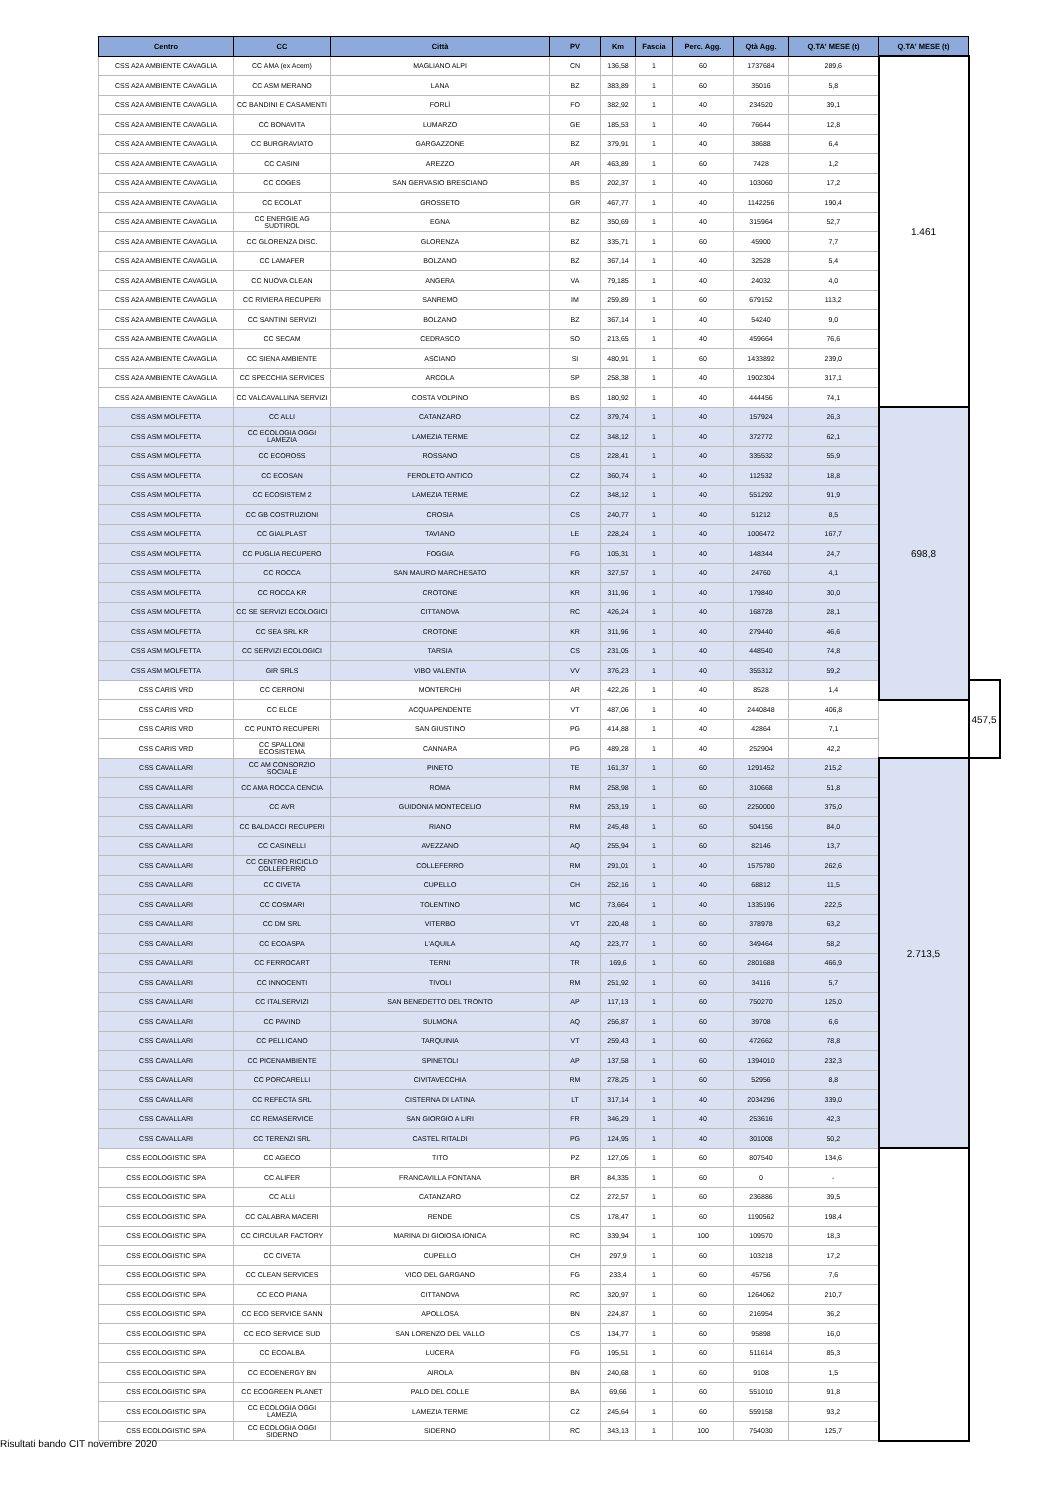| Centro | CC | Città | PV | Km | Fascia | Perc. Agg. | Qtà Agg. | Q.TA' MESE (t) | Q.TA' MESE (t) | |
| --- | --- | --- | --- | --- | --- | --- | --- | --- | --- | --- |
| CSS A2A AMBIENTE CAVAGLIA | CC AMA (ex Acem) | MAGLIANO ALPI | CN | 136,58 | 1 | 60 | 1737684 | 289,6 | 1.461 | |
| CSS A2A AMBIENTE CAVAGLIA | CC ASM MERANO | LANA | BZ | 383,89 | 1 | 60 | 35016 | 5,8 | | |
| CSS A2A AMBIENTE CAVAGLIA | CC BANDINI E CASAMENTI | FORLÌ | FO | 382,92 | 1 | 40 | 234520 | 39,1 | | |
| CSS A2A AMBIENTE CAVAGLIA | CC BONAVITA | LUMARZO | GE | 185,53 | 1 | 40 | 76644 | 12,8 | | |
| CSS A2A AMBIENTE CAVAGLIA | CC BURGRAVIATO | GARGAZZONE | BZ | 379,91 | 1 | 40 | 38688 | 6,4 | | |
| CSS A2A AMBIENTE CAVAGLIA | CC CASINI | AREZZO | AR | 463,89 | 1 | 60 | 7428 | 1,2 | | |
| CSS A2A AMBIENTE CAVAGLIA | CC COGES | SAN GERVASIO BRESCIANO | BS | 202,37 | 1 | 40 | 103060 | 17,2 | | |
| CSS A2A AMBIENTE CAVAGLIA | CC ECOLAT | GROSSETO | GR | 467,77 | 1 | 40 | 1142256 | 190,4 | | |
| CSS A2A AMBIENTE CAVAGLIA | CC ENERGIE AG SUDTIROL | EGNA | BZ | 350,69 | 1 | 40 | 315964 | 52,7 | | |
| CSS A2A AMBIENTE CAVAGLIA | CC GLORENZA DISC. | GLORENZA | BZ | 335,71 | 1 | 60 | 45900 | 7,7 | | |
| CSS A2A AMBIENTE CAVAGLIA | CC LAMAFER | BOLZANO | BZ | 367,14 | 1 | 40 | 32528 | 5,4 | | |
| CSS A2A AMBIENTE CAVAGLIA | CC NUOVA CLEAN | ANGERA | VA | 79,185 | 1 | 40 | 24032 | 4,0 | | |
| CSS A2A AMBIENTE CAVAGLIA | CC RIVIERA RECUPERI | SANREMO | IM | 259,89 | 1 | 60 | 679152 | 113,2 | | |
| CSS A2A AMBIENTE CAVAGLIA | CC SANTINI SERVIZI | BOLZANO | BZ | 367,14 | 1 | 40 | 54240 | 9,0 | | |
| CSS A2A AMBIENTE CAVAGLIA | CC SECAM | CEDRASCO | SO | 213,65 | 1 | 40 | 459664 | 76,6 | | |
| CSS A2A AMBIENTE CAVAGLIA | CC SIENA AMBIENTE | ASCIANO | SI | 480,91 | 1 | 60 | 1433892 | 239,0 | | |
| CSS A2A AMBIENTE CAVAGLIA | CC SPECCHIA SERVICES | ARCOLA | SP | 258,38 | 1 | 40 | 1902304 | 317,1 | | |
| CSS A2A AMBIENTE CAVAGLIA | CC VALCAVALLINA SERVIZI | COSTA VOLPINO | BS | 180,92 | 1 | 40 | 444456 | 74,1 | | |
| CSS ASM MOLFETTA | CC ALLI | CATANZARO | CZ | 379,74 | 1 | 40 | 157924 | 26,3 | 698,8 | |
| CSS ASM MOLFETTA | CC ECOLOGIA OGGI LAMEZIA | LAMEZIA TERME | CZ | 348,12 | 1 | 40 | 372772 | 62,1 | | |
| CSS ASM MOLFETTA | CC ECOROSS | ROSSANO | CS | 228,41 | 1 | 40 | 335532 | 55,9 | | |
| CSS ASM MOLFETTA | CC ECOSAN | FEROLETO ANTICO | CZ | 360,74 | 1 | 40 | 112532 | 18,8 | | |
| CSS ASM MOLFETTA | CC ECOSISTEM 2 | LAMEZIA TERME | CZ | 348,12 | 1 | 40 | 551292 | 91,9 | | |
| CSS ASM MOLFETTA | CC GB COSTRUZIONI | CROSIA | CS | 240,77 | 1 | 40 | 51212 | 8,5 | | |
| CSS ASM MOLFETTA | CC GIALPLAST | TAVIANO | LE | 228,24 | 1 | 40 | 1006472 | 167,7 | | |
| CSS ASM MOLFETTA | CC PUGLIA RECUPERO | FOGGIA | FG | 105,31 | 1 | 40 | 148344 | 24,7 | | |
| CSS ASM MOLFETTA | CC ROCCA | SAN MAURO MARCHESATO | KR | 327,57 | 1 | 40 | 24760 | 4,1 | | |
| CSS ASM MOLFETTA | CC ROCCA KR | CROTONE | KR | 311,96 | 1 | 40 | 179840 | 30,0 | | |
| CSS ASM MOLFETTA | CC SE SERVIZI ECOLOGICI | CITTANOVA | RC | 426,24 | 1 | 40 | 168728 | 28,1 | | |
| CSS ASM MOLFETTA | CC SEA SRL KR | CROTONE | KR | 311,96 | 1 | 40 | 279440 | 46,6 | | |
| CSS ASM MOLFETTA | CC SERVIZI ECOLOGICI | TARSIA | CS | 231,05 | 1 | 40 | 448540 | 74,8 | | |
| CSS ASM MOLFETTA | GIR SRLS | VIBO VALENTIA | VV | 376,23 | 1 | 40 | 355312 | 59,2 | | |
| CSS CARIS VRD | CC CERRONI | MONTERCHI | AR | 422,26 | 1 | 40 | 8528 | 1,4 | | 457,5 |
| CSS CARIS VRD | CC ELCE | ACQUAPENDENTE | VT | 487,06 | 1 | 40 | 2440848 | 406,8 | | |
| CSS CARIS VRD | CC PUNTO RECUPERI | SAN GIUSTINO | PG | 414,88 | 1 | 40 | 42864 | 7,1 | | |
| CSS CARIS VRD | CC SPALLONI ECOSISTEMA | CANNARA | PG | 489,28 | 1 | 40 | 252904 | 42,2 | | |
| CSS CAVALLARI | CC AM CONSORZIO SOCIALE | PINETO | TE | 161,37 | 1 | 60 | 1291452 | 215,2 | 2.713,5 | |
| CSS CAVALLARI | CC AMA ROCCA CENCIA | ROMA | RM | 258,98 | 1 | 60 | 310668 | 51,8 | | |
| CSS CAVALLARI | CC AVR | GUIDONIA MONTECELIO | RM | 253,19 | 1 | 60 | 2250000 | 375,0 | | |
| CSS CAVALLARI | CC BALDACCI RECUPERI | RIANO | RM | 245,48 | 1 | 60 | 504156 | 84,0 | | |
| CSS CAVALLARI | CC CASINELLI | AVEZZANO | AQ | 255,94 | 1 | 60 | 82146 | 13,7 | | |
| CSS CAVALLARI | CC CENTRO RICICLO COLLEFERRO | COLLEFERRO | RM | 291,01 | 1 | 40 | 1575780 | 262,6 | | |
| CSS CAVALLARI | CC CIVETA | CUPELLO | CH | 252,16 | 1 | 40 | 68812 | 11,5 | | |
| CSS CAVALLARI | CC COSMARI | TOLENTINO | MC | 73,664 | 1 | 40 | 1335196 | 222,5 | | |
| CSS CAVALLARI | CC DM SRL | VITERBO | VT | 220,48 | 1 | 60 | 378978 | 63,2 | | |
| CSS CAVALLARI | CC ECOASPA | L'AQUILA | AQ | 223,77 | 1 | 60 | 349464 | 58,2 | | |
| CSS CAVALLARI | CC FERROCART | TERNI | TR | 169,6 | 1 | 60 | 2801688 | 466,9 | | |
| CSS CAVALLARI | CC INNOCENTI | TIVOLI | RM | 251,92 | 1 | 60 | 34116 | 5,7 | | |
| CSS CAVALLARI | CC ITALSERVIZI | SAN BENEDETTO DEL TRONTO | AP | 117,13 | 1 | 60 | 750270 | 125,0 | | |
| CSS CAVALLARI | CC PAVIND | SULMONA | AQ | 256,87 | 1 | 60 | 39708 | 6,6 | | |
| CSS CAVALLARI | CC PELLICANO | TARQUINIA | VT | 259,43 | 1 | 60 | 472662 | 78,8 | | |
| CSS CAVALLARI | CC PICENAMBIENTE | SPINETOLI | AP | 137,58 | 1 | 60 | 1394010 | 232,3 | | |
| CSS CAVALLARI | CC PORCARELLI | CIVITAVECCHIA | RM | 278,25 | 1 | 60 | 52956 | 8,8 | | |
| CSS CAVALLARI | CC REFECTA SRL | CISTERNA DI LATINA | LT | 317,14 | 1 | 40 | 2034296 | 339,0 | | |
| CSS CAVALLARI | CC REMASERVICE | SAN GIORGIO A LIRI | FR | 346,29 | 1 | 40 | 253616 | 42,3 | | |
| CSS CAVALLARI | CC TERENZI SRL | CASTEL RITALDI | PG | 124,95 | 1 | 40 | 301008 | 50,2 | | |
| CSS ECOLOGISTIC SPA | CC AGECO | TITO | PZ | 127,05 | 1 | 60 | 807540 | 134,6 | | |
| CSS ECOLOGISTIC SPA | CC ALIFER | FRANCAVILLA FONTANA | BR | 84,335 | 1 | 60 | 0 | - | | |
| CSS ECOLOGISTIC SPA | CC ALLI | CATANZARO | CZ | 272,57 | 1 | 60 | 236886 | 39,5 | | |
| CSS ECOLOGISTIC SPA | CC CALABRA MACERI | RENDE | CS | 178,47 | 1 | 60 | 1190562 | 198,4 | | |
| CSS ECOLOGISTIC SPA | CC CIRCULAR FACTORY | MARINA DI GIOIOSA IONICA | RC | 339,94 | 1 | 100 | 109570 | 18,3 | | |
| CSS ECOLOGISTIC SPA | CC CIVETA | CUPELLO | CH | 297,9 | 1 | 60 | 103218 | 17,2 | | |
| CSS ECOLOGISTIC SPA | CC CLEAN SERVICES | VICO DEL GARGANO | FG | 233,4 | 1 | 60 | 45756 | 7,6 | | |
| CSS ECOLOGISTIC SPA | CC ECO PIANA | CITTANOVA | RC | 320,97 | 1 | 60 | 1264062 | 210,7 | | |
| CSS ECOLOGISTIC SPA | CC ECO SERVICE SANN | APOLLOSA | BN | 224,87 | 1 | 60 | 216954 | 36,2 | | |
| CSS ECOLOGISTIC SPA | CC ECO SERVICE SUD | SAN LORENZO DEL VALLO | CS | 134,77 | 1 | 60 | 95898 | 16,0 | | |
| CSS ECOLOGISTIC SPA | CC ECOALBA | LUCERA | FG | 195,51 | 1 | 60 | 511614 | 85,3 | | |
| CSS ECOLOGISTIC SPA | CC ECOENERGY BN | AIROLA | BN | 240,68 | 1 | 60 | 9108 | 1,5 | | |
| CSS ECOLOGISTIC SPA | CC ECOGREEN PLANET | PALO DEL COLLE | BA | 69,66 | 1 | 60 | 551010 | 91,8 | | |
| CSS ECOLOGISTIC SPA | CC ECOLOGIA OGGI LAMEZIA | LAMEZIA TERME | CZ | 245,64 | 1 | 60 | 559158 | 93,2 | | |
| CSS ECOLOGISTIC SPA | CC ECOLOGIA OGGI SIDERNO | SIDERNO | RC | 343,13 | 1 | 100 | 754030 | 125,7 | | |
Risultati bando CIT novembre 2020